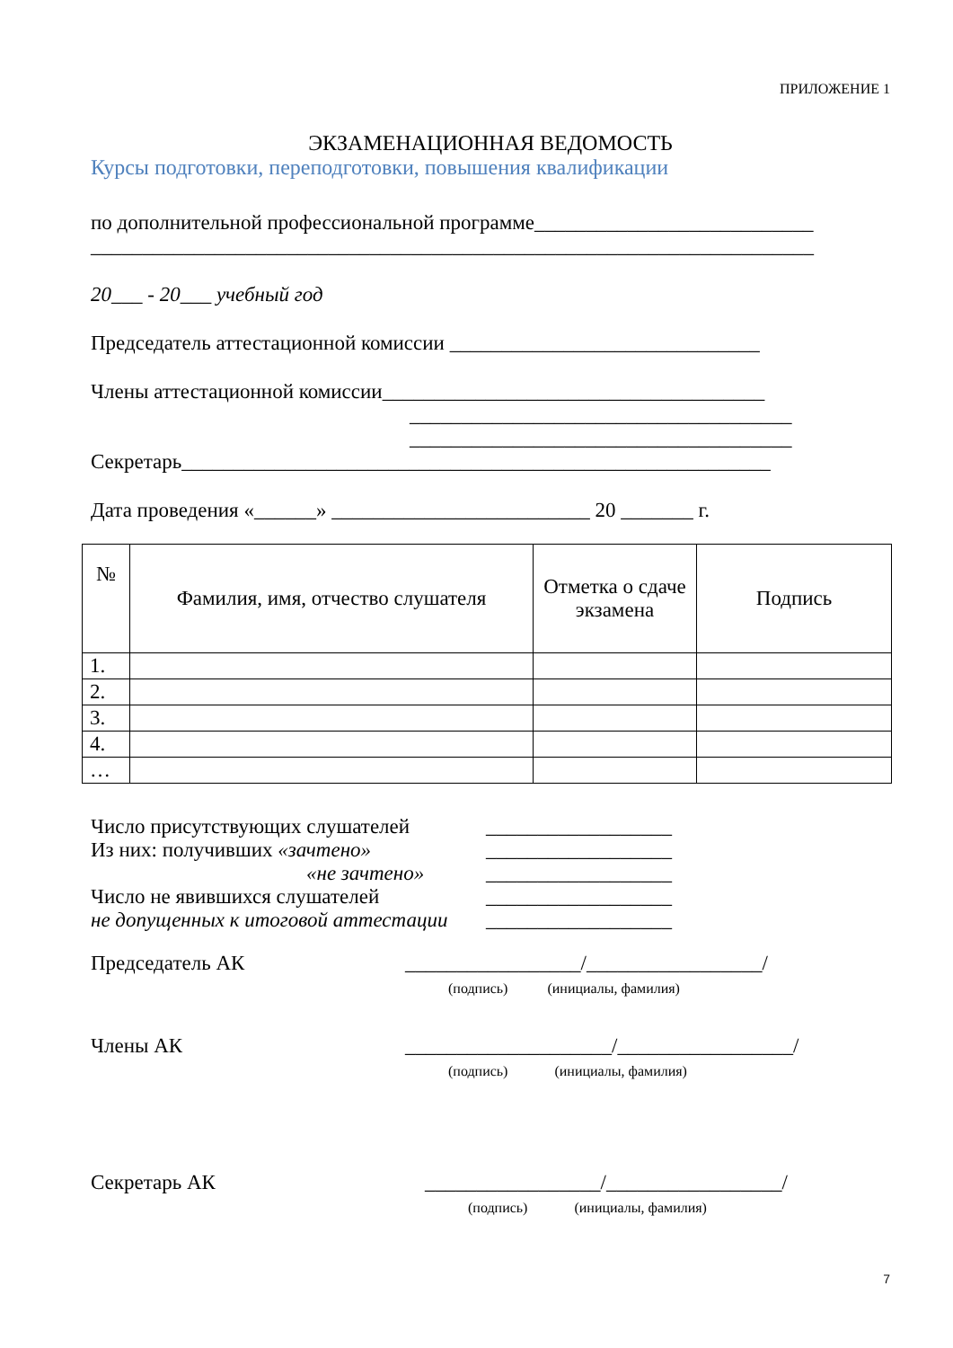ПРИЛОЖЕНИЕ 1
ЭКЗАМЕНАЦИОННАЯ ВЕДОМОСТЬ
Курсы подготовки, переподготовки, повышения квалификации
по дополнительной профессиональной программе___________________________
______________________________________________________________________
20___ - 20___ учебный год
Председатель аттестационной комиссии ______________________________
Члены аттестационной комиссии_____________________________________
_____________________________________
_____________________________________
Секретарь_________________________________________________________
Дата проведения «______» _________________________ 20 _______ г.
| № | Фамилия, имя, отчество слушателя | Отметка о сдаче экзамена | Подпись |
| --- | --- | --- | --- |
| 1. | | | |
| 2. | | | |
| 3. | | | |
| 4. | | | |
| … | | | |
| Число присутствующих слушателей | __________________ |
| Из них: получивших «зачтено» | __________________ |
| «не зачтено» | __________________ |
| Число не явившихся слушателей | __________________ |
| не допущенных к итоговой аттестации | __________________ |
Председатель АК _________________/_________________/
(подпись) (инициалы, фамилия)
Члены АК ____________________/_________________/
(подпись) (инициалы, фамилия)
Секретарь АК _________________/_________________/
(подпись) (инициалы, фамилия)
7